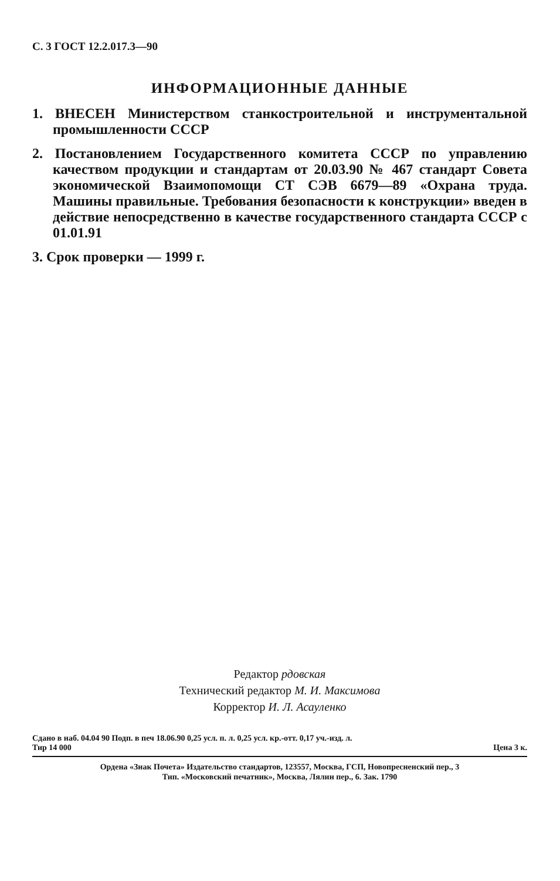С. 3 ГОСТ 12.2.017.3—90
ИНФОРМАЦИОННЫЕ ДАННЫЕ
1. ВНЕСЕН Министерством станкостроительной и инструментальной промышленности СССР
2. Постановлением Государственного комитета СССР по управлению качеством продукции и стандартам от 20.03.90 № 467 стандарт Совета экономической Взаимопомощи СТ СЭВ 6679—89 «Охрана труда. Машины правильные. Требования безопасности к конструкции» введен в действие непосредственно в качестве государственного стандарта СССР с 01.01.91
3. Срок проверки — 1999 г.
Редактор рдовская
Технический редактор М. И. Максимова
Корректор И. Л. Асауленко
Сдано в наб. 04.04 90 Подп. в печ 18.06.90 0,25 усл. п. л. 0,25 усл. кр.-отт. 0,17 уч.-изд. л.
Тир 14 000 Цена 3 к.
Ордена «Знак Почета» Издательство стандартов, 123557, Москва, ГСП, Новопресненский пер., 3
Тип. «Московский печатник», Москва, Лялин пер., 6. Зак. 1790